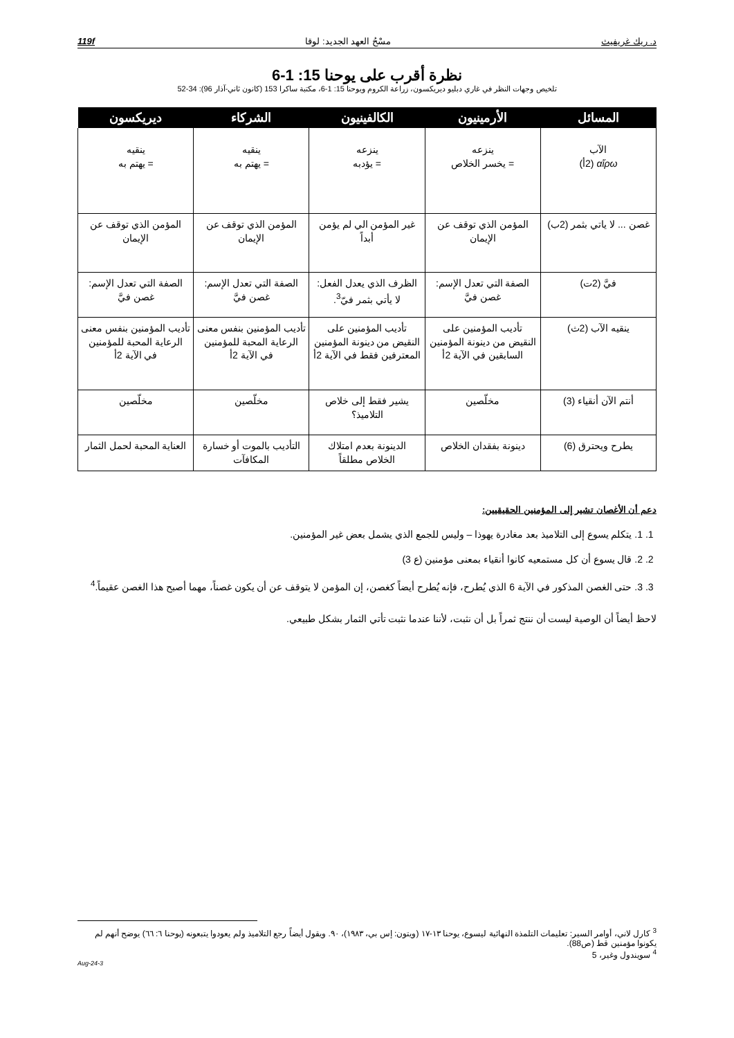د. ريك غريفيث مسْحُ العهد الجديد: لوقا 119f
نظرة أقرب على يوحنا 15: 1-6
تلخيص وجهات النظر في غاري دبليو ديريكسون، زراعة الكروم ويوحنا 15: 1-6، مكتبة ساكرا 153 (كانون ثاني-آذار 96): 34-52
| المسائل | الأرمينيون | الكالفينيون | الشركاء | ديريكسون |
| --- | --- | --- | --- | --- |
| الآب αἴρω (2أ) | ينزعه = يخسر الخلاص | ينزعه = يؤدبه | ينقيه = يهتم به | ينقيه = يهتم به |
| غصن ... لا ياتي بثمر (2ب) | المؤمن الذي توقف عن الإيمان | غير المؤمن الي لم يؤمن أبداً | المؤمن الذي توقف عن الإيمان | المؤمن الذي توقف عن الإيمان |
| فيَّ (2ت) | الصفة التي تعدل الإسم: غصن فيَّ | الظرف الذي يعدل الفعل: لا يأتي بثمر فيّ<sup>3</sup>. | الصفة التي تعدل الإسم: غصن فيَّ | الصفة التي تعدل الإسم: غصن فيَّ |
| ينقيه الآب (2ث) | تأديب المؤمنين على النقيض من دينونة المؤمنين السابقين في الآية 2أ | تأديب المؤمنين على النقيض من دينونة المؤمنين المعترفين فقط في الآية 2أ | تأديب المؤمنين بنفس معنى الرعاية المحبة للمؤمنين في الآية 2أ | تأديب المؤمنين بنفس معنى الرعاية المحبة للمؤمنين في الآية 2أ |
| أنتم الآن أنقياء (3) | مخلّصين | يشير فقط إلى خلاص التلاميذ؟ | مخلّصين | مخلّصين |
| يطرح ويحترق (6) | دينونة بفقدان الخلاص | الدينونة بعدم امتلاك الخلاص مطلقاً | التأديب بالموت أو خسارة المكافآت | العناية المحبة لحمل الثمار |
دعم أن الأغصان تشير إلى المؤمنين الحقيقيين:
1. 1. يتكلم يسوع إلى التلاميذ بعد مغادرة يهوذا – وليس للجمع الذي يشمل بعض غير المؤمنين.
2. 2. قال يسوع أن كل مستمعيه كانوا أنقياء بمعنى مؤمنين (ع 3)
3. 3. حتى الغصن المذكور في الآية 6 الذي يُطرح، فإنه يُطرح أيضاً كغصن، إن المؤمن لا يتوقف عن أن يكون غصناً، مهما أصبح هذا الغصن عقيماً.<sup>4</sup>
لاحظ أيضاً أن الوصية ليست أن ننتج ثمراً بل أن نثبت، لأننا عندما نثبت تأتي الثمار بشكل طبيعي.
<sup>3</sup> كارل لاني، أوامر السير: تعليمات التلمذة النهائية ليسوع، يوحنا ١٣-١٧ (ويتون: إس بي، ١٩٨٣)، ٩٠. ويقول أيضاً رجع التلاميذ ولم يعودوا يتبعونه (يوحنا ٦: ٦٦) يوضح أنهم لم يكونوا مؤمنين قط (ص88).
<sup>4</sup> سويندول وغير، 5
3-Aug-24